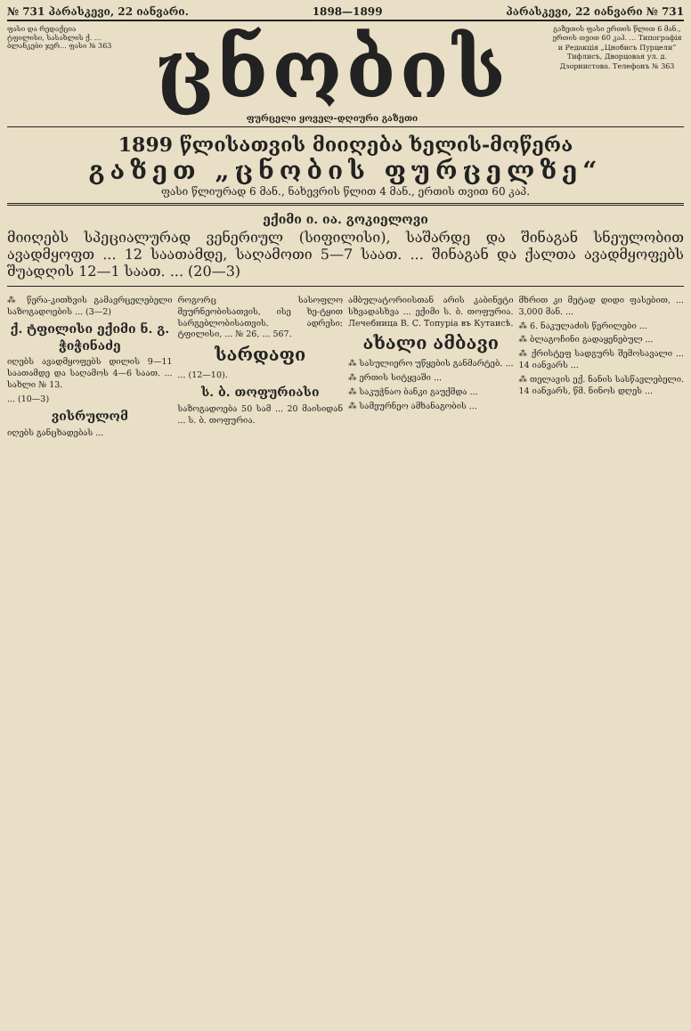№ 731 პარასკევი, 22 იანვარი. 1898—1899 პარასკევი, 22 იანვარი № 731
ფასი და რედაქცია ტფილისი, სასახლის ქ. ... ბლანკები ჯერ... ფასი № 363
ცნობის
ფურცელი ყოველ-დღიური გაზეთი
გაზეთის ფასი ერთის წლით 6 მან., ერთის თვით 60 კაპ. ... Типографія и Редакція „Цнобисъ Пурцели“ Тифлисъ, Дворцовая ул. д. Дзорнистова. Телефонъ № 363
1899 წლისათვის მიიღება ხელის-მოწერა
გაზეთ „ცნობის ფურცელზე“
ფასი წლიურად 6 მან., ნახევრის წლით 4 მან., ერთის თვით 60 კაპ.
ექიმი ი. ია. გოკიელოვი
მიიღებს სპეციალურად ვენერიულ (სიფილისი), საშარდე და შინაგან სნეულობით ავადმყოფთ ... 12 საათამდე, საღამოთი 5—7 საათ. ... შინაგან და ქალთა ავადმყოფებს შუადღის 12—1 საათ. ... (20—3)
⁂ წერა-კითხვის გამავრცელებელი საზოგადოების ... (3—2)
ქ. ტფილისი ექიმი ნ. გ. ჭიჭინაძე
იღებს ავადმყოფებს დილის 9—11 საათამდე და საღამოს 4—6 საათ. ... სახლი № 13.
... (10—3)
ვისრულომ
იღებს განცხადებას ...
როგორც სასოფლო მეურნეობისათვის, ისე ხე-ტყით სარგებლობისათვის. ადრესი: ტფილისი, ... № 26, ... 567.
სარდაფი
... (12—10).
ს. ბ. თოფურიასი
საზოგადოება 50 სამ ... 20 მაისიდან ... ს. ბ. თოფურია.
ამბულატორიისთან არის კაბინეტი სხვადასხვა ... ექიმი ს. ბ. თოფურია. Лечебница В. С. Топуріа въ Кутаисѣ.
ახალი ამბავი
⁂ სასულიერო უწყების განმარტებ. ...
⁂ ერთის სიტყვაში ...
⁂ საკუჭნაო ბანკი გაუქმდა ...
⁂ სამეურნეო ამხანაგობის ...
მხრით კი მეტად დიდი ფასებით, ... 3,000 მან. ...
⁂ 6. ნაკულაძის წერილები ...
⁂ ბლაგოჩინი გადაყენებულ ...
⁂ ქრისტეფ სადგურს შემოსავალი ... 14 იანვარს ...
⁂ თელავის ექ. ნანის სასწავლებელი. 14 იანვარს, წმ. ნინოს დღეს ...